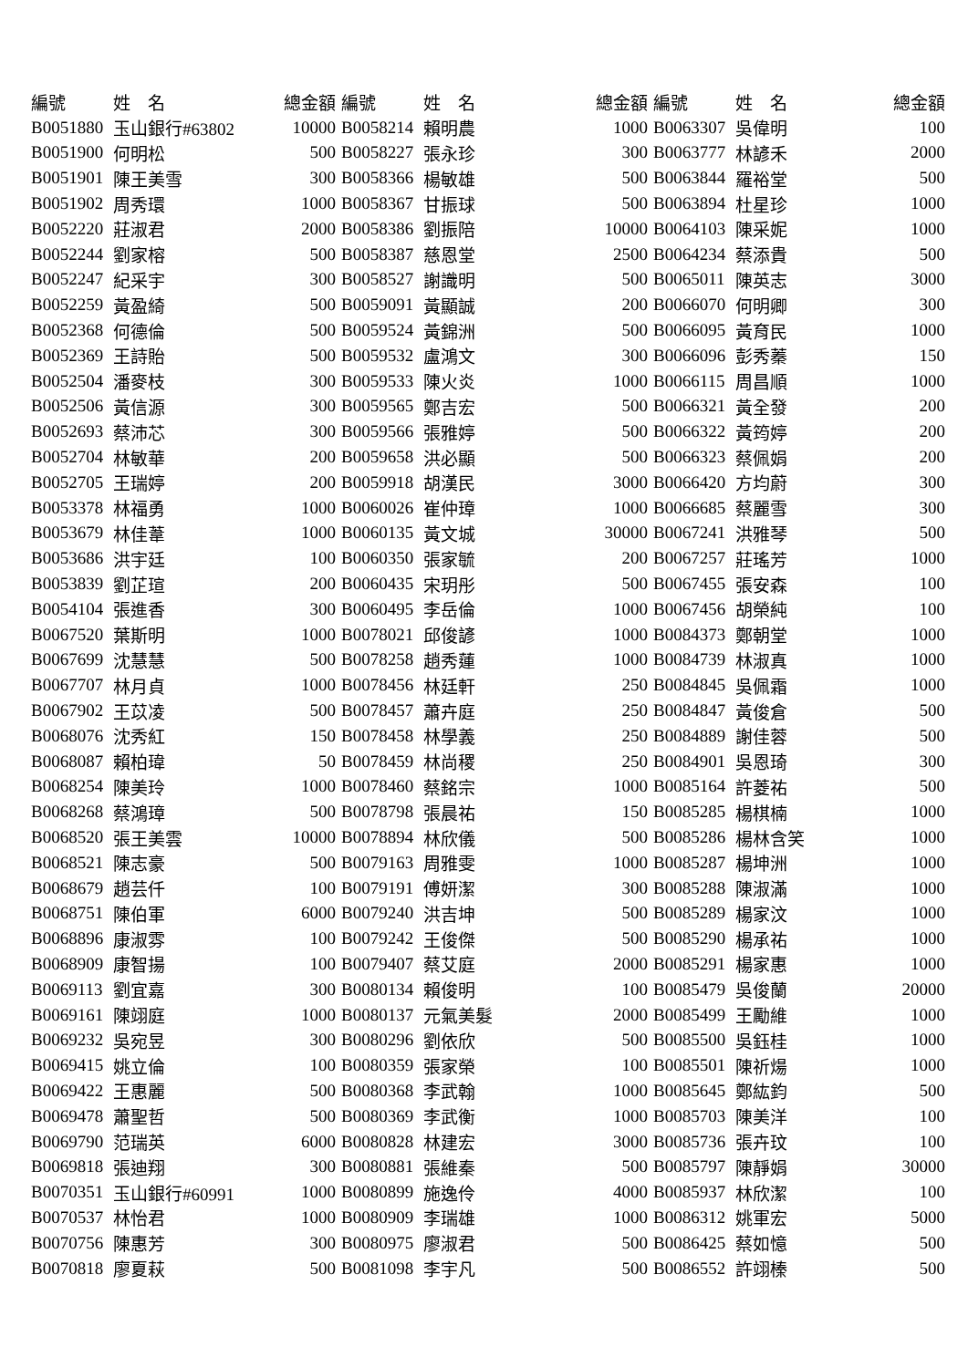| 編號 | 姓 名 | 總金額 | 編號 | 姓 名 | 總金額 | 編號 | 姓 名 | 總金額 |
| --- | --- | --- | --- | --- | --- | --- | --- | --- |
| B0051880 | 玉山銀行#63802 | 10000 | B0058214 | 賴明農 | 1000 | B0063307 | 吳偉明 | 100 |
| B0051900 | 何明松 | 500 | B0058227 | 張永珍 | 300 | B0063777 | 林諺禾 | 2000 |
| B0051901 | 陳王美雪 | 300 | B0058366 | 楊敏雄 | 500 | B0063844 | 羅裕堂 | 500 |
| B0051902 | 周秀環 | 1000 | B0058367 | 甘振球 | 500 | B0063894 | 杜星珍 | 1000 |
| B0052220 | 莊淑君 | 2000 | B0058386 | 劉振陪 | 10000 | B0064103 | 陳采妮 | 1000 |
| B0052244 | 劉家榕 | 500 | B0058387 | 慈恩堂 | 2500 | B0064234 | 蔡添貴 | 500 |
| B0052247 | 紀采宇 | 300 | B0058527 | 謝識明 | 500 | B0065011 | 陳英志 | 3000 |
| B0052259 | 黃盈綺 | 500 | B0059091 | 黃顯誠 | 200 | B0066070 | 何明卿 | 300 |
| B0052368 | 何德倫 | 500 | B0059524 | 黃錦洲 | 500 | B0066095 | 黃育民 | 1000 |
| B0052369 | 王詩貽 | 500 | B0059532 | 盧鴻文 | 300 | B0066096 | 彭秀蓁 | 150 |
| B0052504 | 潘麥枝 | 300 | B0059533 | 陳火炎 | 1000 | B0066115 | 周昌順 | 1000 |
| B0052506 | 黃信源 | 300 | B0059565 | 鄭吉宏 | 500 | B0066321 | 黃全發 | 200 |
| B0052693 | 蔡沛芯 | 300 | B0059566 | 張雅婷 | 500 | B0066322 | 黃筠婷 | 200 |
| B0052704 | 林敏華 | 200 | B0059658 | 洪必顯 | 500 | B0066323 | 蔡佩娟 | 200 |
| B0052705 | 王瑞婷 | 200 | B0059918 | 胡漢民 | 3000 | B0066420 | 方均蔚 | 300 |
| B0053378 | 林福勇 | 1000 | B0060026 | 崔仲璋 | 1000 | B0066685 | 蔡麗雪 | 300 |
| B0053679 | 林佳葦 | 1000 | B0060135 | 黃文城 | 30000 | B0067241 | 洪雅琴 | 500 |
| B0053686 | 洪宇廷 | 100 | B0060350 | 張家毓 | 200 | B0067257 | 莊瑤芳 | 1000 |
| B0053839 | 劉芷瑄 | 200 | B0060435 | 宋玥彤 | 500 | B0067455 | 張安森 | 100 |
| B0054104 | 張進香 | 300 | B0060495 | 李岳倫 | 1000 | B0067456 | 胡榮純 | 100 |
| B0067520 | 葉斯明 | 1000 | B0078021 | 邱俊諺 | 1000 | B0084373 | 鄭朝堂 | 1000 |
| B0067699 | 沈慧慧 | 500 | B0078258 | 趙秀蓮 | 1000 | B0084739 | 林淑真 | 1000 |
| B0067707 | 林月貞 | 1000 | B0078456 | 林廷軒 | 250 | B0084845 | 吳佩霜 | 1000 |
| B0067902 | 王苡凌 | 500 | B0078457 | 蕭卉庭 | 250 | B0084847 | 黃俊倉 | 500 |
| B0068076 | 沈秀紅 | 150 | B0078458 | 林學義 | 250 | B0084889 | 謝佳蓉 | 500 |
| B0068087 | 賴柏瑋 | 50 | B0078459 | 林尚稷 | 250 | B0084901 | 吳恩琦 | 300 |
| B0068254 | 陳美玲 | 1000 | B0078460 | 蔡銘宗 | 1000 | B0085164 | 許菱祐 | 500 |
| B0068268 | 蔡鴻璋 | 500 | B0078798 | 張晨祐 | 150 | B0085285 | 楊棋楠 | 1000 |
| B0068520 | 張王美雲 | 10000 | B0078894 | 林欣儀 | 500 | B0085286 | 楊林含笑 | 1000 |
| B0068521 | 陳志豪 | 500 | B0079163 | 周雅雯 | 1000 | B0085287 | 楊坤洲 | 1000 |
| B0068679 | 趙芸仟 | 100 | B0079191 | 傅妍潔 | 300 | B0085288 | 陳淑滿 | 1000 |
| B0068751 | 陳伯軍 | 6000 | B0079240 | 洪吉坤 | 500 | B0085289 | 楊家汶 | 1000 |
| B0068896 | 康淑雰 | 100 | B0079242 | 王俊傑 | 500 | B0085290 | 楊承祐 | 1000 |
| B0068909 | 康智揚 | 100 | B0079407 | 蔡艾庭 | 2000 | B0085291 | 楊家惠 | 1000 |
| B0069113 | 劉宜嘉 | 300 | B0080134 | 賴俊明 | 100 | B0085479 | 吳俊蘭 | 20000 |
| B0069161 | 陳翊庭 | 1000 | B0080137 | 元氣美髮 | 2000 | B0085499 | 王勵維 | 1000 |
| B0069232 | 吳宛昱 | 300 | B0080296 | 劉依欣 | 500 | B0085500 | 吳鈺桂 | 1000 |
| B0069415 | 姚立倫 | 100 | B0080359 | 張家榮 | 100 | B0085501 | 陳祈煬 | 1000 |
| B0069422 | 王惠麗 | 500 | B0080368 | 李武翰 | 1000 | B0085645 | 鄭紘鈞 | 500 |
| B0069478 | 蕭聖哲 | 500 | B0080369 | 李武衡 | 1000 | B0085703 | 陳美洋 | 100 |
| B0069790 | 范瑞英 | 6000 | B0080828 | 林建宏 | 3000 | B0085736 | 張卉玟 | 100 |
| B0069818 | 張迪翔 | 300 | B0080881 | 張維秦 | 500 | B0085797 | 陳靜娟 | 30000 |
| B0070351 | 玉山銀行#60991 | 1000 | B0080899 | 施逸伶 | 4000 | B0085937 | 林欣潔 | 100 |
| B0070537 | 林怡君 | 1000 | B0080909 | 李瑞雄 | 1000 | B0086312 | 姚軍宏 | 5000 |
| B0070756 | 陳惠芳 | 300 | B0080975 | 廖淑君 | 500 | B0086425 | 蔡如憶 | 500 |
| B0070818 | 廖夏萩 | 500 | B0081098 | 李宇凡 | 500 | B0086552 | 許翊榛 | 500 |